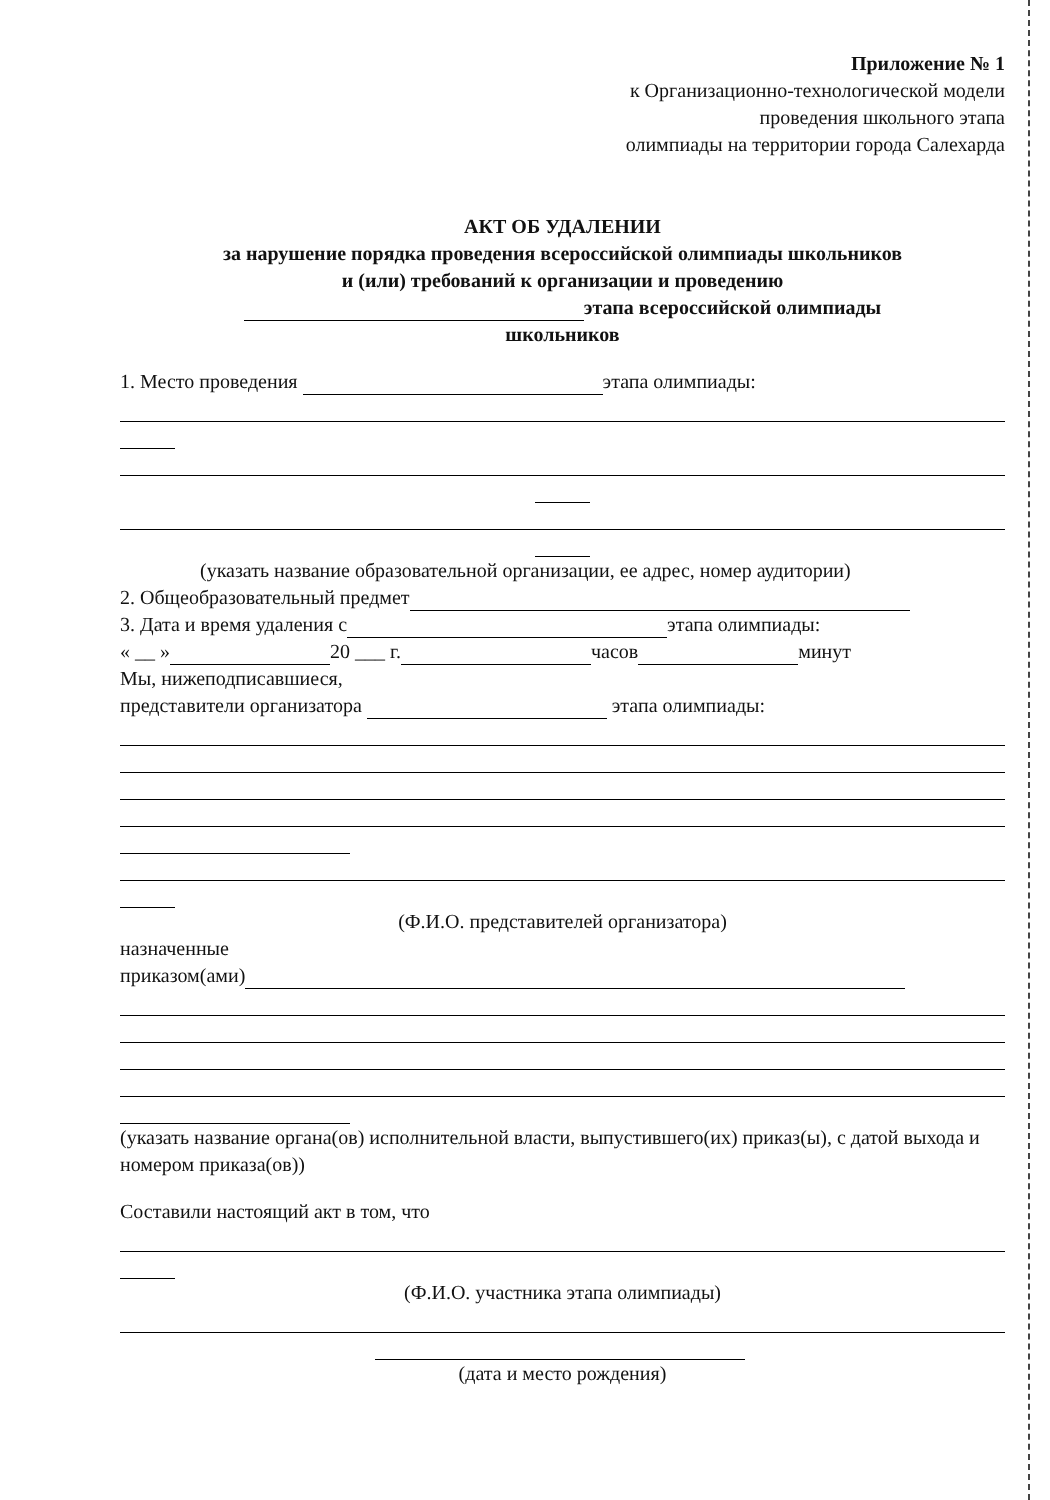Приложение № 1
к Организационно-технологической модели
проведения школьного этапа
олимпиады на территории города Салехарда
АКТ ОБ УДАЛЕНИИ
за нарушение порядка проведения всероссийской олимпиады школьников
и (или) требований к организации и проведению
этапа всероссийской олимпиады
школьников
1. Место проведения этапа олимпиады:
(указать название образовательной организации, ее адрес, номер аудитории)
2. Общеобразовательный предмет
3. Дата и время удаления с этапа олимпиады:
« __ » 20 ___ г. часов минут
Мы, нижеподписавшиеся,
представители организатора этапа олимпиады:
(Ф.И.О. представителей организатора)
назначенные
приказом(ами)
(указать название органа(ов) исполнительной власти, выпустившего(их) приказ(ы), с датой выхода и номером приказа(ов))
Составили настоящий акт в том, что
(Ф.И.О. участника этапа олимпиады)
(дата и место рождения)